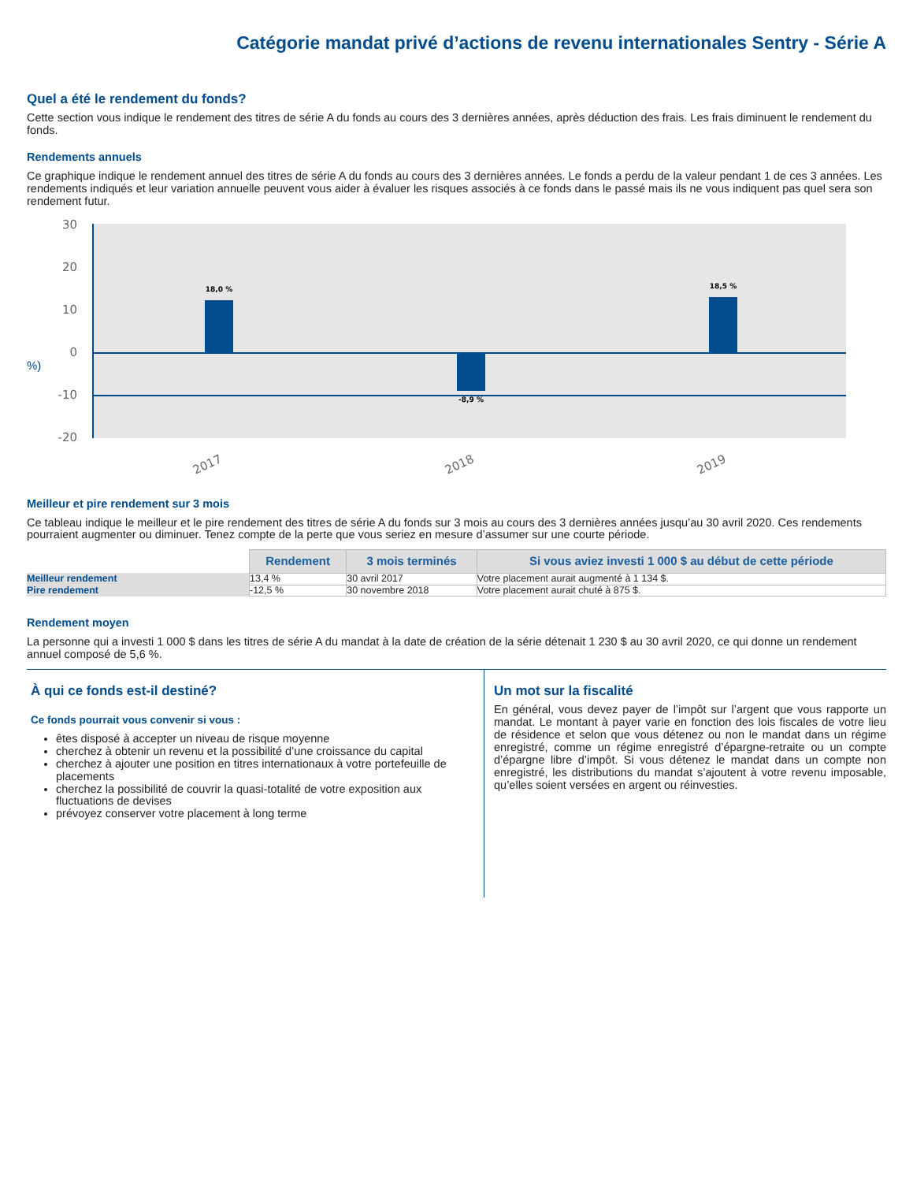Catégorie mandat privé d’actions de revenu internationales Sentry - Série A
Quel a été le rendement du fonds?
Cette section vous indique le rendement des titres de série A du fonds au cours des 3 dernières années, après déduction des frais. Les frais diminuent le rendement du fonds.
Rendements annuels
Ce graphique indique le rendement annuel des titres de série A du fonds au cours des 3 dernières années. Le fonds a perdu de la valeur pendant 1 de ces 3 années. Les rendements indiqués et leur variation annuelle peuvent vous aider à évaluer les risques associés à ce fonds dans le passé mais ils ne vous indiquent pas quel sera son rendement futur.
30
20
10
0
-10
-20
%)
18,0 %
-8,9 %
18,5 %
2017
2018
2019
Meilleur et pire rendement sur 3 mois
Ce tableau indique le meilleur et le pire rendement des titres de série A du fonds sur 3 mois au cours des 3 dernières années jusqu’au 30 avril 2020. Ces rendements pourraient augmenter ou diminuer. Tenez compte de la perte que vous seriez en mesure d’assumer sur une courte période.
| | Rendement | 3 mois terminés | Si vous aviez investi 1 000 $ au début de cette période |
| --- | --- | --- | --- |
| Meilleur rendement | 13,4 % | 30 avril 2017 | Votre placement aurait augmenté à 1 134 $. |
| Pire rendement | -12,5 % | 30 novembre 2018 | Votre placement aurait chuté à 875 $. |
Rendement moyen
La personne qui a investi 1 000 $ dans les titres de série A du mandat à la date de création de la série détenait 1 230 $ au 30 avril 2020, ce qui donne un rendement annuel composé de 5,6 %.
À qui ce fonds est-il destiné?
Ce fonds pourrait vous convenir si vous :
êtes disposé à accepter un niveau de risque moyenne
cherchez à obtenir un revenu et la possibilité d’une croissance du capital
cherchez à ajouter une position en titres internationaux à votre portefeuille de placements
cherchez la possibilité de couvrir la quasi-totalité de votre exposition aux fluctuations de devises
prévoyez conserver votre placement à long terme
Un mot sur la fiscalité
En général, vous devez payer de l’impôt sur l’argent que vous rapporte un mandat. Le montant à payer varie en fonction des lois fiscales de votre lieu de résidence et selon que vous détenez ou non le mandat dans un régime enregistré, comme un régime enregistré d’épargne-retraite ou un compte d’épargne libre d’impôt. Si vous détenez le mandat dans un compte non enregistré, les distributions du mandat s’ajoutent à votre revenu imposable, qu’elles soient versées en argent ou réinvesties.